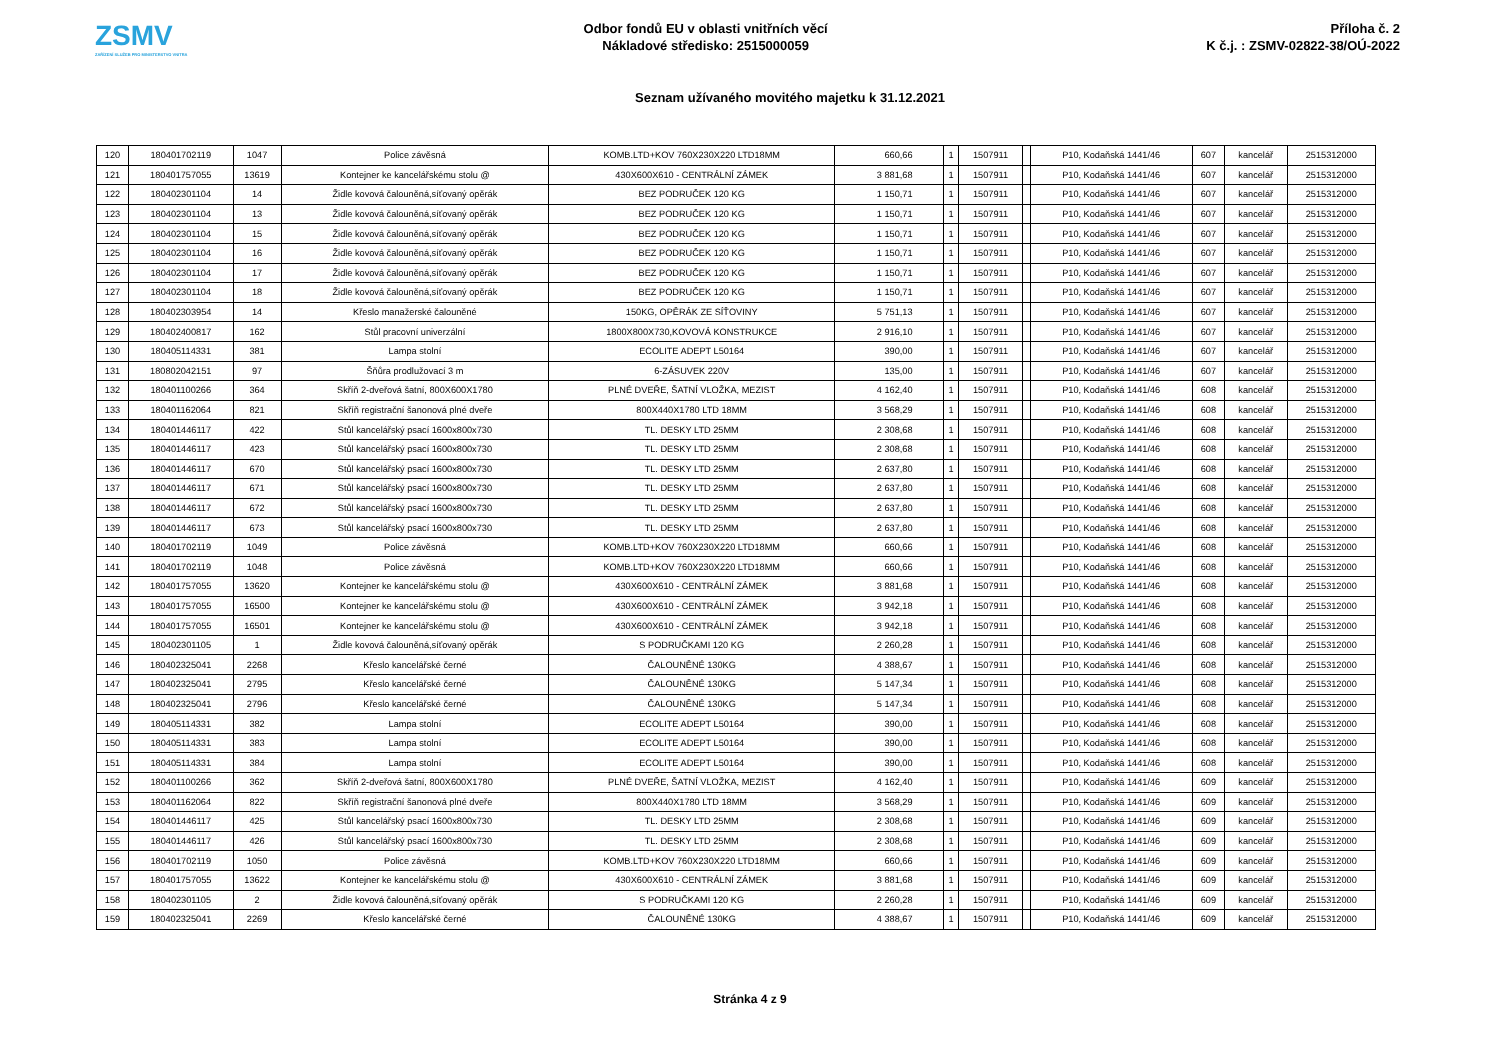ZSMV
ZAŘÍZENÍ SLUŽEB PRO MINISTERSTVO VNITRA
Odbor fondů EU v oblasti vnitřních věcí
Nákladové středisko: 2515000059
Příloha č. 2
K č.j. : ZSMV-02822-38/OÚ-2022
Seznam užívaného movitého majetku k 31.12.2021
| 120 | 180401702119 | 1047 | Police závěsná | KOMB.LTD+KOV 760X230X220 LTD18MM | 660,66 | 1 | 1507911 | | P10, Kodaňská 1441/46 | 607 | kancelář | 2515312000 |
| 121 | 180401757055 | 13619 | Kontejner ke kancelářskému stolu @ | 430X600X610 - CENTRÁLNÍ ZÁMEK | 3 881,68 | 1 | 1507911 | | P10, Kodaňská 1441/46 | 607 | kancelář | 2515312000 |
| 122 | 180402301104 | 14 | Židle kovová čalouněná,síťovaný opěrák | BEZ PODRUČEK 120 KG | 1 150,71 | 1 | 1507911 | | P10, Kodaňská 1441/46 | 607 | kancelář | 2515312000 |
| 123 | 180402301104 | 13 | Židle kovová čalouněná,síťovaný opěrák | BEZ PODRUČEK 120 KG | 1 150,71 | 1 | 1507911 | | P10, Kodaňská 1441/46 | 607 | kancelář | 2515312000 |
| 124 | 180402301104 | 15 | Židle kovová čalouněná,síťovaný opěrák | BEZ PODRUČEK 120 KG | 1 150,71 | 1 | 1507911 | | P10, Kodaňská 1441/46 | 607 | kancelář | 2515312000 |
| 125 | 180402301104 | 16 | Židle kovová čalouněná,síťovaný opěrák | BEZ PODRUČEK 120 KG | 1 150,71 | 1 | 1507911 | | P10, Kodaňská 1441/46 | 607 | kancelář | 2515312000 |
| 126 | 180402301104 | 17 | Židle kovová čalouněná,síťovaný opěrák | BEZ PODRUČEK 120 KG | 1 150,71 | 1 | 1507911 | | P10, Kodaňská 1441/46 | 607 | kancelář | 2515312000 |
| 127 | 180402301104 | 18 | Židle kovová čalouněná,síťovaný opěrák | BEZ PODRUČEK 120 KG | 1 150,71 | 1 | 1507911 | | P10, Kodaňská 1441/46 | 607 | kancelář | 2515312000 |
| 128 | 180402303954 | 14 | Křeslo manažerské čalouněné | 150KG, OPĚRÁK ZE SÍŤOVINY | 5 751,13 | 1 | 1507911 | | P10, Kodaňská 1441/46 | 607 | kancelář | 2515312000 |
| 129 | 180402400817 | 162 | Stůl pracovní univerzální | 1800X800X730,KOVOVÁ KONSTRUKCE | 2 916,10 | 1 | 1507911 | | P10, Kodaňská 1441/46 | 607 | kancelář | 2515312000 |
| 130 | 180405114331 | 381 | Lampa stolní | ECOLITE ADEPT L50164 | 390,00 | 1 | 1507911 | | P10, Kodaňská 1441/46 | 607 | kancelář | 2515312000 |
| 131 | 180802042151 | 97 | Šňůra prodlužovací 3 m | 6-ZÁSUVEK 220V | 135,00 | 1 | 1507911 | | P10, Kodaňská 1441/46 | 607 | kancelář | 2515312000 |
| 132 | 180401100266 | 364 | Skříň 2-dveřová šatní, 800X600X1780 | PLNÉ DVEŘE, ŠATNÍ VLOŽKA, MEZIST | 4 162,40 | 1 | 1507911 | | P10, Kodaňská 1441/46 | 608 | kancelář | 2515312000 |
| 133 | 180401162064 | 821 | Skříň registrační šanonová plné dveře | 800X440X1780 LTD 18MM | 3 568,29 | 1 | 1507911 | | P10, Kodaňská 1441/46 | 608 | kancelář | 2515312000 |
| 134 | 180401446117 | 422 | Stůl kancelářský psací 1600x800x730 | TL. DESKY LTD 25MM | 2 308,68 | 1 | 1507911 | | P10, Kodaňská 1441/46 | 608 | kancelář | 2515312000 |
| 135 | 180401446117 | 423 | Stůl kancelářský psací 1600x800x730 | TL. DESKY LTD 25MM | 2 308,68 | 1 | 1507911 | | P10, Kodaňská 1441/46 | 608 | kancelář | 2515312000 |
| 136 | 180401446117 | 670 | Stůl kancelářský psací 1600x800x730 | TL. DESKY LTD 25MM | 2 637,80 | 1 | 1507911 | | P10, Kodaňská 1441/46 | 608 | kancelář | 2515312000 |
| 137 | 180401446117 | 671 | Stůl kancelářský psací 1600x800x730 | TL. DESKY LTD 25MM | 2 637,80 | 1 | 1507911 | | P10, Kodaňská 1441/46 | 608 | kancelář | 2515312000 |
| 138 | 180401446117 | 672 | Stůl kancelářský psací 1600x800x730 | TL. DESKY LTD 25MM | 2 637,80 | 1 | 1507911 | | P10, Kodaňská 1441/46 | 608 | kancelář | 2515312000 |
| 139 | 180401446117 | 673 | Stůl kancelářský psací 1600x800x730 | TL. DESKY LTD 25MM | 2 637,80 | 1 | 1507911 | | P10, Kodaňská 1441/46 | 608 | kancelář | 2515312000 |
| 140 | 180401702119 | 1049 | Police závěsná | KOMB.LTD+KOV 760X230X220 LTD18MM | 660,66 | 1 | 1507911 | | P10, Kodaňská 1441/46 | 608 | kancelář | 2515312000 |
| 141 | 180401702119 | 1048 | Police závěsná | KOMB.LTD+KOV 760X230X220 LTD18MM | 660,66 | 1 | 1507911 | | P10, Kodaňská 1441/46 | 608 | kancelář | 2515312000 |
| 142 | 180401757055 | 13620 | Kontejner ke kancelářskému stolu @ | 430X600X610 - CENTRÁLNÍ ZÁMEK | 3 881,68 | 1 | 1507911 | | P10, Kodaňská 1441/46 | 608 | kancelář | 2515312000 |
| 143 | 180401757055 | 16500 | Kontejner ke kancelářskému stolu @ | 430X600X610 - CENTRÁLNÍ ZÁMEK | 3 942,18 | 1 | 1507911 | | P10, Kodaňská 1441/46 | 608 | kancelář | 2515312000 |
| 144 | 180401757055 | 16501 | Kontejner ke kancelářskému stolu @ | 430X600X610 - CENTRÁLNÍ ZÁMEK | 3 942,18 | 1 | 1507911 | | P10, Kodaňská 1441/46 | 608 | kancelář | 2515312000 |
| 145 | 180402301105 | 1 | Židle kovová čalouněná,síťovaný opěrák | S PODRUČKAMI 120 KG | 2 260,28 | 1 | 1507911 | | P10, Kodaňská 1441/46 | 608 | kancelář | 2515312000 |
| 146 | 180402325041 | 2268 | Křeslo kancelářské černé | ČALOUNĚNÉ 130KG | 4 388,67 | 1 | 1507911 | | P10, Kodaňská 1441/46 | 608 | kancelář | 2515312000 |
| 147 | 180402325041 | 2795 | Křeslo kancelářské černé | ČALOUNĚNÉ 130KG | 5 147,34 | 1 | 1507911 | | P10, Kodaňská 1441/46 | 608 | kancelář | 2515312000 |
| 148 | 180402325041 | 2796 | Křeslo kancelářské černé | ČALOUNĚNÉ 130KG | 5 147,34 | 1 | 1507911 | | P10, Kodaňská 1441/46 | 608 | kancelář | 2515312000 |
| 149 | 180405114331 | 382 | Lampa stolní | ECOLITE ADEPT L50164 | 390,00 | 1 | 1507911 | | P10, Kodaňská 1441/46 | 608 | kancelář | 2515312000 |
| 150 | 180405114331 | 383 | Lampa stolní | ECOLITE ADEPT L50164 | 390,00 | 1 | 1507911 | | P10, Kodaňská 1441/46 | 608 | kancelář | 2515312000 |
| 151 | 180405114331 | 384 | Lampa stolní | ECOLITE ADEPT L50164 | 390,00 | 1 | 1507911 | | P10, Kodaňská 1441/46 | 608 | kancelář | 2515312000 |
| 152 | 180401100266 | 362 | Skříň 2-dveřová šatní, 800X600X1780 | PLNÉ DVEŘE, ŠATNÍ VLOŽKA, MEZIST | 4 162,40 | 1 | 1507911 | | P10, Kodaňská 1441/46 | 609 | kancelář | 2515312000 |
| 153 | 180401162064 | 822 | Skříň registrační šanonová plné dveře | 800X440X1780 LTD 18MM | 3 568,29 | 1 | 1507911 | | P10, Kodaňská 1441/46 | 609 | kancelář | 2515312000 |
| 154 | 180401446117 | 425 | Stůl kancelářský psací 1600x800x730 | TL. DESKY LTD 25MM | 2 308,68 | 1 | 1507911 | | P10, Kodaňská 1441/46 | 609 | kancelář | 2515312000 |
| 155 | 180401446117 | 426 | Stůl kancelářský psací 1600x800x730 | TL. DESKY LTD 25MM | 2 308,68 | 1 | 1507911 | | P10, Kodaňská 1441/46 | 609 | kancelář | 2515312000 |
| 156 | 180401702119 | 1050 | Police závěsná | KOMB.LTD+KOV 760X230X220 LTD18MM | 660,66 | 1 | 1507911 | | P10, Kodaňská 1441/46 | 609 | kancelář | 2515312000 |
| 157 | 180401757055 | 13622 | Kontejner ke kancelářskému stolu @ | 430X600X610 - CENTRÁLNÍ ZÁMEK | 3 881,68 | 1 | 1507911 | | P10, Kodaňská 1441/46 | 609 | kancelář | 2515312000 |
| 158 | 180402301105 | 2 | Židle kovová čalouněná,síťovaný opěrák | S PODRUČKAMI 120 KG | 2 260,28 | 1 | 1507911 | | P10, Kodaňská 1441/46 | 609 | kancelář | 2515312000 |
| 159 | 180402325041 | 2269 | Křeslo kancelářské černé | ČALOUNĚNÉ 130KG | 4 388,67 | 1 | 1507911 | | P10, Kodaňská 1441/46 | 609 | kancelář | 2515312000 |
Stránka 4 z 9